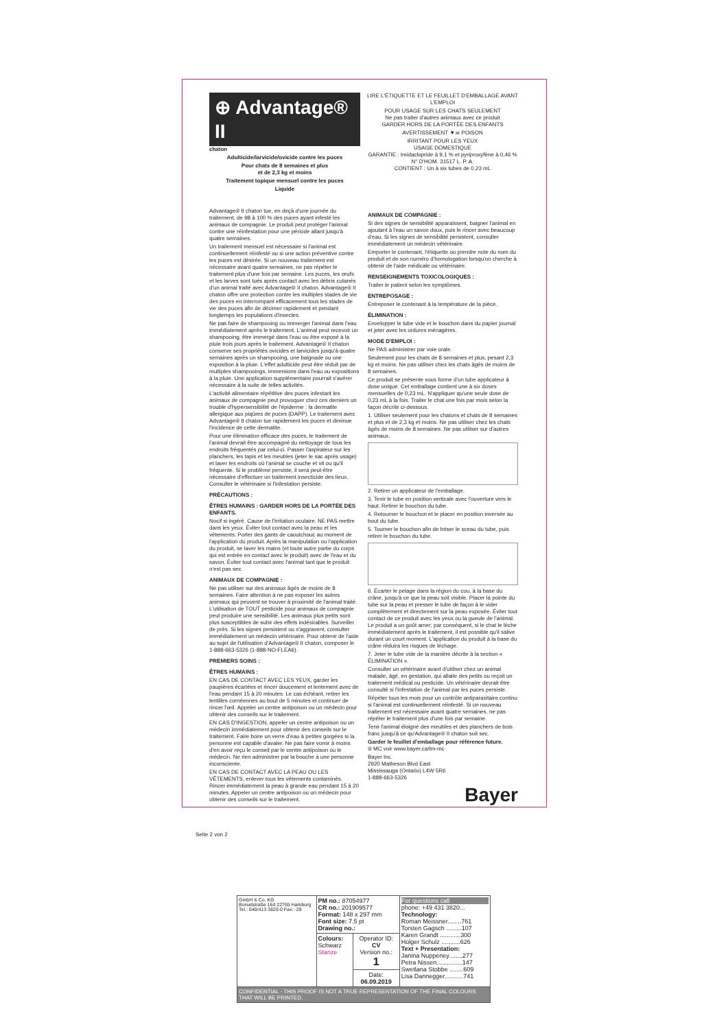⊕ Advantage® II
chaton
Adulticide/larvicide/ovicide contre les puces
Pour chats de 8 semaines et plus
et de 2,3 kg et moins
Traitement topique mensuel contre les puces
Liquide
LIRE L'ÉTIQUETTE ET LE FEUILLET D'EMBALLAGE AVANT L'EMPLOI
POUR USAGE SUR LES CHATS SEULEMENT
Ne pas traiter d'autres animaux avec ce produit
GARDER HORS DE LA PORTÉE DES ENFANTS
AVERTISSEMENT ▼☠ POISON
IRRITANT POUR LES YEUX
USAGE DOMESTIQUE
GARANTIE : Imidaclopride à 9,1 % et pyriproxyfène à 0,46 %
N° D'HOM. 31517 L. P. A.
CONTIENT : Un à six tubes de 0,23 mL
Advantage® II chaton tue, en deçà d'une journée du traitement, de 98 à 100 % des puces ayant infesté les animaux de compagnie. Le produit peut protéger l'animal contre une réinfestation pour une période allant jusqu'à quatre semaines.
Un traitement mensuel est nécessaire si l'animal est continuellement réinfesté ou si une action préventive contre les puces est désirée. Si un nouveau traitement est nécessaire avant quatre semaines, ne pas répéter le traitement plus d'une fois par semaine. Les puces, les œufs et les larves sont tués après contact avec les débris cutanés d'un animal traité avec Advantage® II chaton. Advantage® II chaton offre une protection contre les multiples stades de vie des puces en interrompant efficacement tous les stades de vie des puces afin de décimer rapidement et pendant longtemps les populations d'insectes.
Ne pas faire de shampooing ou immerger l'animal dans l'eau immédiatement après le traitement. L'animal peut recevoir un shampooing, être immergé dans l'eau ou être exposé à la pluie trois jours après le traitement. Advantage® II chaton conserve ses propriétés ovicides et larvicides jusqu'à quatre semaines après un shampooing, une baignade ou une exposition à la pluie. L'effet adulticide peut être réduit par de multiples shampooings, immersions dans l'eau ou expositions à la pluie. Une application supplémentaire pourrait s'avérer nécessaire à la suite de telles activités.
L'activité alimentaire répétitive des puces infestant les animaux de compagnie peut provoquer chez ces derniers un trouble d'hypersensibilité de l'épiderme : la dermatite allergique aux piqûres de puces (DAPP). Le traitement avec Advantage® II chaton tue rapidement les puces et diminue l'incidence de cette dermatite.
Pour une élimination efficace des puces, le traitement de l'animal devrait être accompagné du nettoyage de tous les endroits fréquentés par celui-ci. Passer l'aspirateur sur les planchers, les tapis et les meubles (jeter le sac après usage) et laver les endroits où l'animal se couche et vit ou qu'il fréquente. Si le problème persiste, il sera peut-être nécessaire d'effectuer un traitement insecticide des lieux. Consulter le vétérinaire si l'infestation persiste.
PRÉCAUTIONS :
ÊTRES HUMAINS : GARDER HORS DE LA PORTÉE DES ENFANTS.
Nocif si ingéré. Cause de l'irritation oculaire. NE PAS mettre dans les yeux. Éviter tout contact avec la peau et les vêtements. Porter des gants de caoutchouc au moment de l'application du produit. Après la manipulation ou l'application du produit, se laver les mains (et toute autre partie du corps qui est entrée en contact avec le produit) avec de l'eau et du savon. Éviter tout contact avec l'animal tant que le produit n'est pas sec.
ANIMAUX DE COMPAGNIE :
Ne pas utiliser sur des animaux âgés de moins de 8 semaines. Faire attention à ne pas exposer les autres animaux qui peuvent se trouver à proximité de l'animal traité. L'utilisation de TOUT pesticide pour animaux de compagnie peut produire une sensibilité. Les animaux plus petits sont plus susceptibles de subir des effets indésirables. Surveiller de près. Si les signes persistent ou s'aggravent, consulter immédiatement un médecin vétérinaire. Pour obtenir de l'aide au sujet de l'utilisation d'Advantage® II chaton, composer le 1-888-663-5326 (1-888-NO-FLEA6).
PREMIERS SOINS :
ÊTRES HUMAINS :
EN CAS DE CONTACT AVEC LES YEUX, garder les paupières écartées et rincer doucement et lentement avec de l'eau pendant 15 à 20 minutes. Le cas échéant, retirer les lentilles cornéennes au bout de 5 minutes et continuer de rincer l'œil. Appeler un centre antipoison ou un médecin pour obtenir des conseils sur le traitement.
EN CAS D'INGESTION, appeler un centre antipoison ou un médecin immédiatement pour obtenir des conseils sur le traitement. Faire boire un verre d'eau à petites gorgées si la personne est capable d'avaler. Ne pas faire vomir à moins d'en avoir reçu le conseil par le centre antipoison ou le médecin. Ne rien administrer par la bouche à une personne inconsciente.
EN CAS DE CONTACT AVEC LA PEAU OU LES VÊTEMENTS, enlever tous les vêtements contaminés. Rincer immédiatement la peau à grande eau pendant 15 à 20 minutes. Appeler un centre antipoison ou un médecin pour obtenir des conseils sur le traitement.
ANIMAUX DE COMPAGNIE :
Si des signes de sensibilité apparaissent, baigner l'animal en ajoutant à l'eau un savon doux, puis le rincer avec beaucoup d'eau. Si les signes de sensibilité persistent, consulter immédiatement un médecin vétérinaire.
Emporter le contenant, l'étiquette ou prendre note du nom du produit et de son numéro d'homologation lorsqu'on cherche à obtenir de l'aide médicale ou vétérinaire.
RENSEIGNEMENTS TOXICOLOGIQUES :
Traiter le patient selon les symptômes.
ENTREPOSAGE :
Entreposer le contenant à la température de la pièce.
ÉLIMINATION :
Envelopper le tube vide et le bouchon dans du papier journal et jeter avec les ordures ménagères.
MODE D'EMPLOI :
Ne PAS administrer par voie orale.
Seulement pour les chats de 8 semaines et plus, pesant 2,3 kg et moins. Ne pas utiliser chez les chats âgés de moins de 8 semaines.
Ce produit se présente sous forme d'un tube applicateur à dose unique. Cet emballage contient une à six doses mensuelles de 0,23 mL. N'appliquer qu'une seule dose de 0,23 mL à la fois. Traiter le chat une fois par mois selon la façon décrite ci-dessous.
1. Utiliser seulement pour les chatons et chats de 8 semaines et plus et de 2,3 kg et moins. Ne pas utiliser chez les chats âgés de moins de 8 semaines. Ne pas utiliser sur d'autres animaux.
2. Retirer un applicateur de l'emballage.
3. Tenir le tube en position verticale avec l'ouverture vers le haut. Retirer le bouchon du tube.
4. Retourner le bouchon et le placer en position inversée au bout du tube.
5. Tourner le bouchon afin de briser le sceau du tube, puis retirer le bouchon du tube.
6. Écarter le pelage dans la région du cou, à la base du crâne, jusqu'à ce que la peau soit visible. Placer la pointe du tube sur la peau et presser le tube de façon à le vider complètement et directement sur la peau exposée. Éviter tout contact de ce produit avec les yeux ou la gueule de l'animal. Le produit a un goût amer; par conséquent, si le chat le lèche immédiatement après le traitement, il est possible qu'il salive durant un court moment. L'application du produit à la base du crâne réduira les risques de léchage.
7. Jeter le tube vide de la manière décrite à la section « ÉLIMINATION ».
Consulter un vétérinaire avant d'utiliser chez un animal malade, âgé, en gestation, qui allaite des petits ou reçoit un traitement médical ou pesticide. Un vétérinaire devrait être consulté si l'infestation de l'animal par les puces persiste.
Répéter tous les mois pour un contrôle antiparasitaire continu si l'animal est continuellement réinfesté. Si un nouveau traitement est nécessaire avant quatre semaines, ne pas répéter le traitement plus d'une fois par semaine.
Tenir l'animal éloigné des meubles et des planchers de bois franc jusqu'à ce qu'Advantage® II chaton soit sec.
Garder le feuillet d'emballage pour référence future.
® MC voir www.bayer.ca/tm-mc
Bayer Inc.
2920 Matheson Blvd East
Mississauga (Ontario) L4W 5R6
1-888-663-5326
Bayer
Seite 2 von 2
| GmbH & Co. KG Borselstraße 16d 22765 Hamburg Tel.: 040/413 3820-0 Fax: -29 | PM no.: 87054977 CR no.: 201909577 Format: 148 x 297 mm Font size: 7.5 pt Drawing no.: | | For questions call phone: +49 431 3820... Technology: Roman Meissner........761 Torsten Gagsch .........107 Karen Grandt ............300 Holger Schulz ...........626 Text + Presentation: Janina Nuppeney........277 Petra Nissen...............147 Swetlana Stobbe ........609 Lisa Dannegger...........741 |
| | Colours: Schwarz Stanze | Operator ID: CV Version no.: 1 | |
| | | Date: 06.09.2019 | |
| CONFIDENTIAL - THIS PROOF IS NOT A TRUE REPRESENTATION OF THE FINAL COLOURS THAT WILL BE PRINTED. | | | |